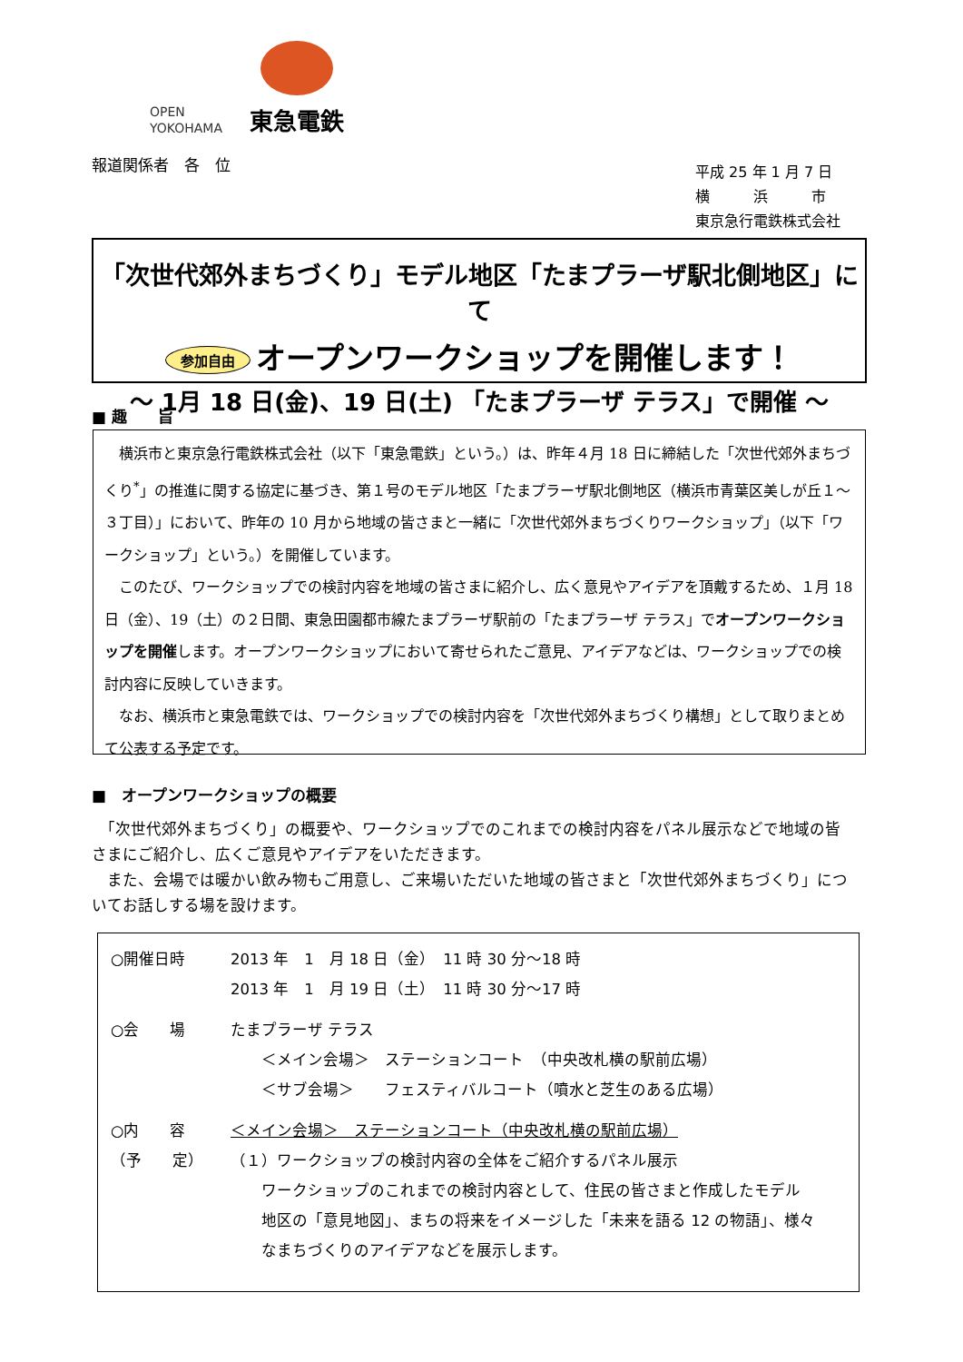OPEN
YOKOHAMA
東急電鉄
報道関係者　各　位
平成 25 年 1 月 7 日
横　　　浜　　　市
東京急行電鉄株式会社
「次世代郊外まちづくり」モデル地区「たまプラーザ駅北側地区」にて
参加自由 オープンワークショップを開催します！
～ 1月 18 日(金)、19 日(土) 「たまプラーザ テラス」で開催 ～
■ 趣　　旨
　横浜市と東京急行電鉄株式会社（以下「東急電鉄」という。）は、昨年４月 18 日に締結した「次世代郊外まちづくり<sup>*</sup>」の推進に関する協定に基づき、第１号のモデル地区「たまプラーザ駅北側地区（横浜市青葉区美しが丘１～３丁目）」において、昨年の 10 月から地域の皆さまと一緒に「次世代郊外まちづくりワークショップ」（以下「ワークショップ」という。）を開催しています。
　このたび、ワークショップでの検討内容を地域の皆さまに紹介し、広く意見やアイデアを頂戴するため、１月 18 日（金）、19（土）の２日間、東急田園都市線たまプラーザ駅前の「たまプラーザ テラス」でオープンワークショップを開催します。オープンワークショップにおいて寄せられたご意見、アイデアなどは、ワークショップでの検討内容に反映していきます。
　なお、横浜市と東急電鉄では、ワークショップでの検討内容を「次世代郊外まちづくり構想」として取りまとめて公表する予定です。
■　オープンワークショップの概要
　「次世代郊外まちづくり」の概要や、ワークショップでのこれまでの検討内容をパネル展示などで地域の皆さまにご紹介し、広くご意見やアイデアをいただきます。
　また、会場では暖かい飲み物もご用意し、ご来場いただいた地域の皆さまと「次世代郊外まちづくり」についてお話しする場を設けます。
○開催日時 2013 年　1　月 18 日（金）　11 時 30 分～18 時
2013 年　1　月 19 日（土）　11 時 30 分～17 時
○会　　場 たまプラーザ テラス
　　＜メイン会場＞　ステーションコート　（中央改札横の駅前広場）
　　＜サブ会場＞　　フェスティバルコート（噴水と芝生のある広場）
○内　　容
（予　　定）
＜メイン会場＞　ステーションコート（中央改札横の駅前広場）
（１）ワークショップの検討内容の全体をご紹介するパネル展示
　　ワークショップのこれまでの検討内容として、住民の皆さまと作成したモデル
　　地区の「意見地図」、まちの将来をイメージした「未来を語る 12 の物語」、様々
　　なまちづくりのアイデアなどを展示します。